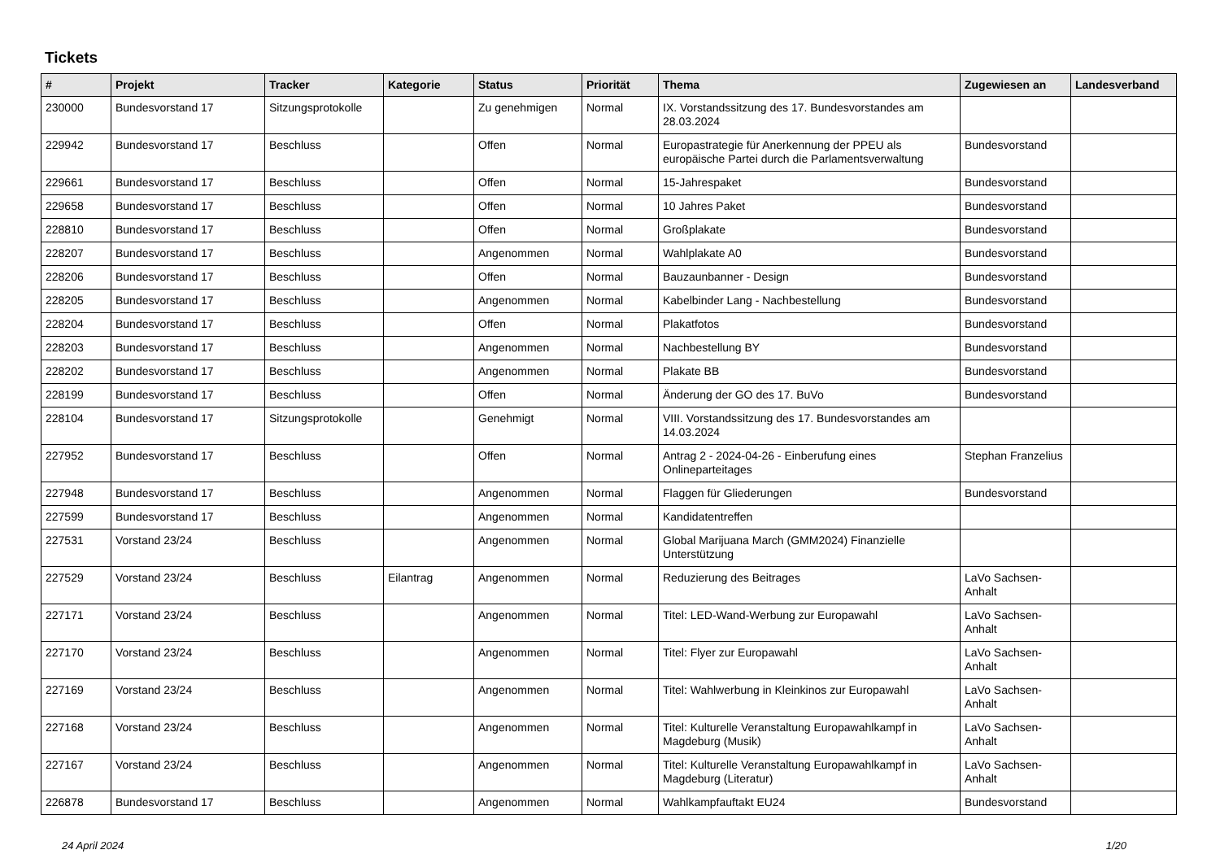Tickets
| # | Projekt | Tracker | Kategorie | Status | Priorität | Thema | Zugewiesen an | Landesverband |
| --- | --- | --- | --- | --- | --- | --- | --- | --- |
| 230000 | Bundesvorstand 17 | Sitzungsprotokolle | | Zu genehmigen | Normal | IX. Vorstandssitzung des 17. Bundesvorstandes am 28.03.2024 | | |
| 229942 | Bundesvorstand 17 | Beschluss | | Offen | Normal | Europastrategie für Anerkennung der PPEU als europäische Partei durch die Parlamentsverwaltung | Bundesvorstand | |
| 229661 | Bundesvorstand 17 | Beschluss | | Offen | Normal | 15-Jahrespaket | Bundesvorstand | |
| 229658 | Bundesvorstand 17 | Beschluss | | Offen | Normal | 10 Jahres Paket | Bundesvorstand | |
| 228810 | Bundesvorstand 17 | Beschluss | | Offen | Normal | Großplakate | Bundesvorstand | |
| 228207 | Bundesvorstand 17 | Beschluss | | Angenommen | Normal | Wahlplakate A0 | Bundesvorstand | |
| 228206 | Bundesvorstand 17 | Beschluss | | Offen | Normal | Bauzaunbanner - Design | Bundesvorstand | |
| 228205 | Bundesvorstand 17 | Beschluss | | Angenommen | Normal | Kabelbinder Lang - Nachbestellung | Bundesvorstand | |
| 228204 | Bundesvorstand 17 | Beschluss | | Offen | Normal | Plakatfotos | Bundesvorstand | |
| 228203 | Bundesvorstand 17 | Beschluss | | Angenommen | Normal | Nachbestellung BY | Bundesvorstand | |
| 228202 | Bundesvorstand 17 | Beschluss | | Angenommen | Normal | Plakate BB | Bundesvorstand | |
| 228199 | Bundesvorstand 17 | Beschluss | | Offen | Normal | Änderung der GO des 17. BuVo | Bundesvorstand | |
| 228104 | Bundesvorstand 17 | Sitzungsprotokolle | | Genehmigt | Normal | VIII. Vorstandssitzung des 17. Bundesvorstandes am 14.03.2024 | | |
| 227952 | Bundesvorstand 17 | Beschluss | | Offen | Normal | Antrag 2 - 2024-04-26 - Einberufung eines Onlineparteitages | Stephan Franzelius | |
| 227948 | Bundesvorstand 17 | Beschluss | | Angenommen | Normal | Flaggen für Gliederungen | Bundesvorstand | |
| 227599 | Bundesvorstand 17 | Beschluss | | Angenommen | Normal | Kandidatentreffen | | |
| 227531 | Vorstand 23/24 | Beschluss | | Angenommen | Normal | Global Marijuana March (GMM2024) Finanzielle Unterstützung | | |
| 227529 | Vorstand 23/24 | Beschluss | Eilantrag | Angenommen | Normal | Reduzierung des Beitrages | LaVo Sachsen-Anhalt | |
| 227171 | Vorstand 23/24 | Beschluss | | Angenommen | Normal | Titel: LED-Wand-Werbung zur Europawahl | LaVo Sachsen-Anhalt | |
| 227170 | Vorstand 23/24 | Beschluss | | Angenommen | Normal | Titel: Flyer zur Europawahl | LaVo Sachsen-Anhalt | |
| 227169 | Vorstand 23/24 | Beschluss | | Angenommen | Normal | Titel: Wahlwerbung in Kleinkinos zur Europawahl | LaVo Sachsen-Anhalt | |
| 227168 | Vorstand 23/24 | Beschluss | | Angenommen | Normal | Titel: Kulturelle Veranstaltung Europawahlkampf in Magdeburg (Musik) | LaVo Sachsen-Anhalt | |
| 227167 | Vorstand 23/24 | Beschluss | | Angenommen | Normal | Titel: Kulturelle Veranstaltung Europawahlkampf in Magdeburg (Literatur) | LaVo Sachsen-Anhalt | |
| 226878 | Bundesvorstand 17 | Beschluss | | Angenommen | Normal | Wahlkampfauftakt EU24 | Bundesvorstand | |
24 April 2024 1/20